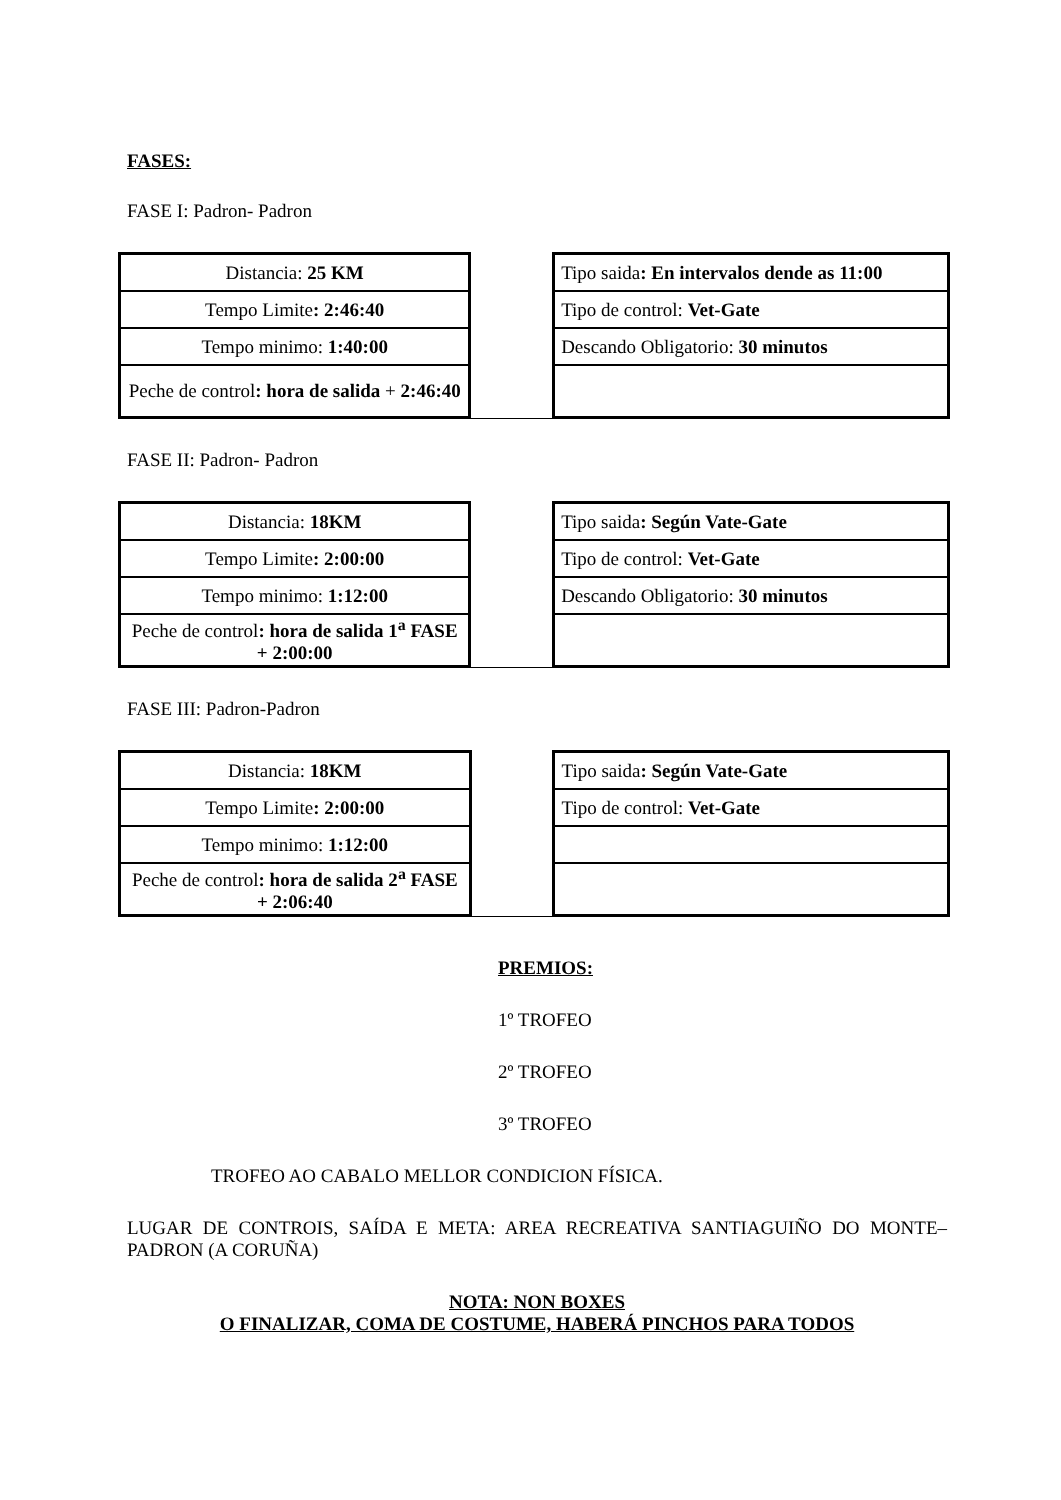FASES:
FASE I: Padron- Padron
| Distancia: 25 KM | | Tipo saida : En intervalos dende as 11:00 |
| Tempo Limite : 2:46:40 | | Tipo de control: Vet-Gate |
| Tempo minimo: 1:40:00 | | Descando Obligatorio: 30 minutos |
| Peche de control : hora de salida + 2:46:40 | | |
FASE II: Padron- Padron
| Distancia: 18KM | | Tipo saida : Según Vate-Gate |
| Tempo Limite : 2:00:00 | | Tipo de control: Vet-Gate |
| Tempo minimo: 1:12:00 | | Descando Obligatorio: 30 minutos |
| Peche de control : hora de salida 1<sup>a</sup> FASE + 2:00:00 | | |
FASE III: Padron-Padron
| Distancia: 18KM | | Tipo saida : Según Vate-Gate |
| Tempo Limite : 2:00:00 | | Tipo de control: Vet-Gate |
| Tempo minimo: 1:12:00 | | |
| Peche de control : hora de salida 2<sup>a</sup> FASE + 2:06:40 | | |
PREMIOS:
1º TROFEO
2º TROFEO
3º TROFEO
TROFEO AO CABALO MELLOR CONDICION FÍSICA.
LUGAR DE CONTROIS, SAÍDA E META: AREA RECREATIVA SANTIAGUIÑO DO MONTE–PADRON (A CORUÑA)
NOTA: NON BOXES
O FINALIZAR, COMA DE COSTUME, HABERÁ PINCHOS PARA TODOS